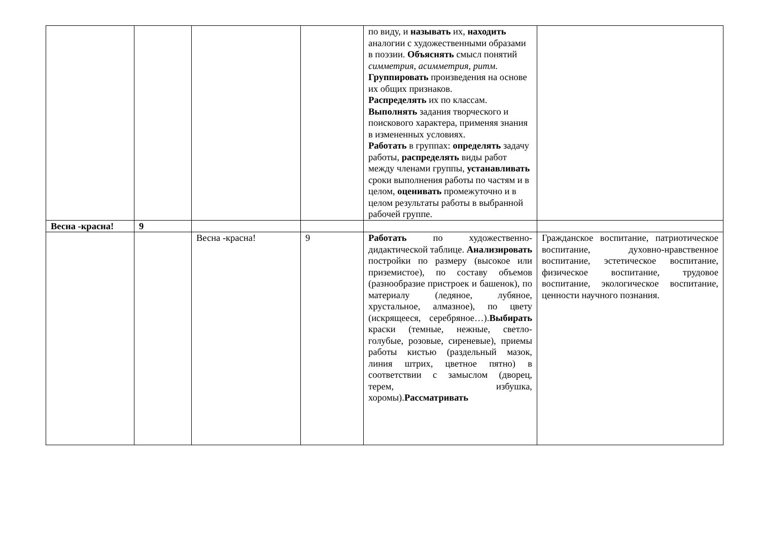| | | | | по виду, и называть их, находить аналогии с художественными образами в поэзии. Объяснять смысл понятий симметрия, асимметрия, ритм. Группировать произведения на основе их общих признаков. Распределять их по классам. Выполнять задания творческого и поискового характера, применяя знания в измененных условиях. Работать в группах: определять задачу работы, распределять виды работ между членами группы, устанавливать сроки выполнения работы по частям и в целом, оценивать промежуточно и в целом результаты работы в выбранной рабочей группе. | |
| Весна -красна! | 9 | | | | |
| | | Весна -красна! | 9 | Работать по художественно-дидактической таблице. Анализировать постройки по размеру (высокое или приземистое), по составу объемов (разнообразие пристроек и башенок), по материалу (ледяное, лубяное, хрустальное, алмазное), по цвету (искрящееся, серебряное…). Выбирать краски (темные, нежные, светло-голубые, розовые, сиреневые), приемы работы кистью (раздельный мазок, линия штрих, цветное пятно) в соответствии с замыслом (дворец, терем, избушка, хоромы). Рассматривать | Гражданское воспитание, патриотическое воспитание, духовно-нравственное воспитание, эстетическое воспитание, физическое воспитание, трудовое воспитание, экологическое воспитание, ценности научного познания. |